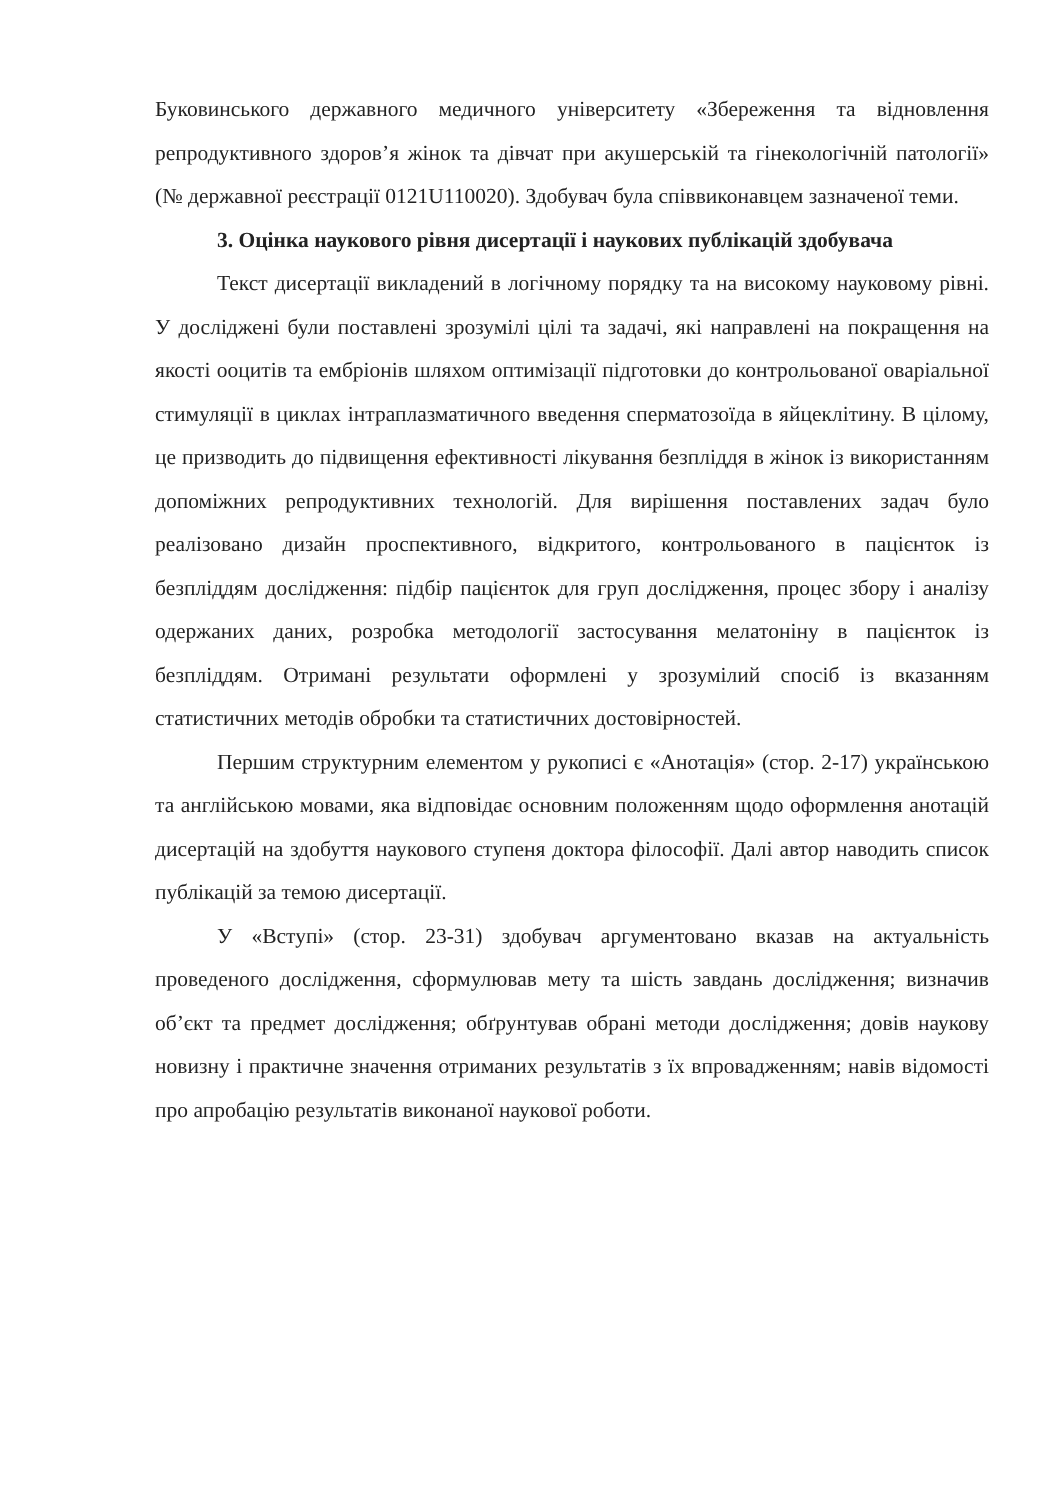Буковинського державного медичного університету «Збереження та відновлення репродуктивного здоров’я жінок та дівчат при акушерській та гінекологічній патології» (№ державної реєстрації 0121U110020). Здобувач була співвиконавцем зазначеної теми.
3. Оцінка наукового рівня дисертації і наукових публікацій здобувача
Текст дисертації викладений в логічному порядку та на високому науковому рівні. У досліджені були поставлені зрозумілі цілі та задачі, які направлені на покращення на якості ооцитів та ембріонів шляхом оптимізації підготовки до контрольованої оваріальної стимуляції в циклах інтраплазматичного введення сперматозоїда в яйцеклітину. В цілому, це призводить до підвищення ефективності лікування безпліддя в жінок із використанням допоміжних репродуктивних технологій. Для вирішення поставлених задач було реалізовано дизайн проспективного, відкритого, контрольованого в пацієнток із безпліддям дослідження: підбір пацієнток для груп дослідження, процес збору і аналізу одержаних даних, розробка методології застосування мелатоніну в пацієнток із безпліддям. Отримані результати оформлені у зрозумілий спосіб із вказанням статистичних методів обробки та статистичних достовірностей.
Першим структурним елементом у рукописі є «Анотація» (стор. 2-17) українською та англійською мовами, яка відповідає основним положенням щодо оформлення анотацій дисертацій на здобуття наукового ступеня доктора філософії. Далі автор наводить список публікацій за темою дисертації.
У «Вступі» (стор. 23-31) здобувач аргументовано вказав на актуальність проведеного дослідження, сформулював мету та шість завдань дослідження; визначив об’єкт та предмет дослідження; обґрунтував обрані методи дослідження; довів наукову новизну і практичне значення отриманих результатів з їх впровадженням; навів відомості про апробацію результатів виконаної наукової роботи.